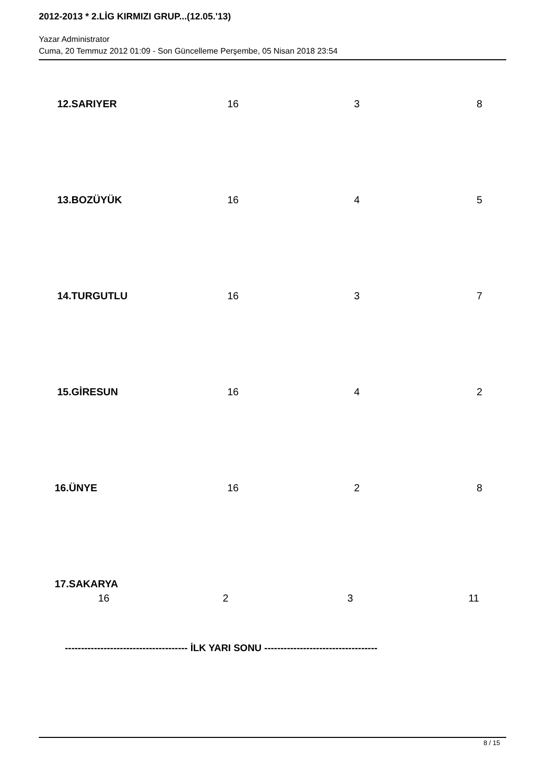2012-2013 * 2.LİG KIRMIZI GRUP...(12.05.'13)
Yazar Administrator
Cuma, 20 Temmuz 2012 01:09 - Son Güncelleme Perşembe, 05 Nisan 2018 23:54
12.SARIYER 16 3 8
13.BOZÜYÜK 16 4 5
14.TURGUTLU 16 3 7
15.GİRESUN 16 4 2
16.ÜNYE 16 2 8
17.SAKARYA
16 2 3 11
-------------------------------------- İLK YARI SONU -----------------------------------
8 / 15